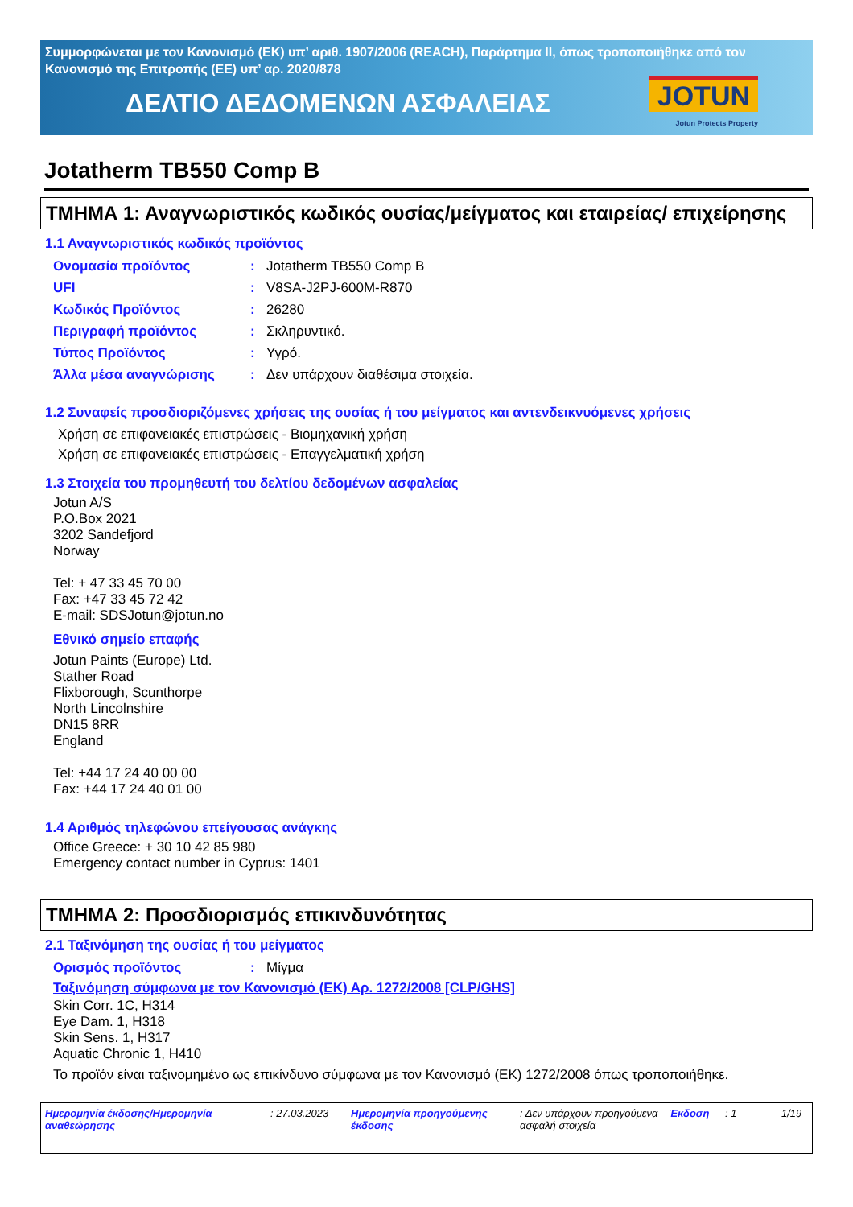Συμμορφώνεται με τον Κανονισμό (ΕΚ) υπ’ αριθ. 1907/2006 (REACH), Παράρτημα II, όπως τροποποιήθηκε από τον Κανονισμό της Επιτροπής (ΕΕ) υπ’ αρ. 2020/878
ΔΕΛΤΙΟ ΔΕΔΟΜΕΝΩΝ ΑΣΦΑΛΕΙΑΣ
JOTUN
Jotun Protects Property
Jotatherm TB550 Comp B
ΤΜΗΜΑ 1: Αναγνωριστικός κωδικός ουσίας/μείγματος και εταιρείας/ επιχείρησης
1.1 Αναγνωριστικός κωδικός προϊόντος
Ονομασία προϊόντος: Jotatherm TB550 Comp B
UFI: V8SA-J2PJ-600M-R870
Κωδικός Προϊόντος: 26280
Περιγραφή προϊόντος: Σκληρυντικό.
Τύπος Προϊόντος: Υγρό.
Άλλα μέσα αναγνώρισης: Δεν υπάρχουν διαθέσιμα στοιχεία.
1.2 Συναφείς προσδιοριζόμενες χρήσεις της ουσίας ή του μείγματος και αντενδεικνυόμενες χρήσεις
Χρήση σε επιφανειακές επιστρώσεις - Βιομηχανική χρήση
Χρήση σε επιφανειακές επιστρώσεις - Επαγγελματική χρήση
1.3 Στοιχεία του προμηθευτή του δελτίου δεδομένων ασφαλείας
Jotun A/S
P.O.Box 2021
3202 Sandefjord
Norway
Tel: + 47 33 45 70 00
Fax: +47 33 45 72 42
E-mail: SDSJotun@jotun.no
Εθνικό σημείο επαφής
Jotun Paints (Europe) Ltd.
Stather Road
Flixborough, Scunthorpe
North Lincolnshire
DN15 8RR
England
Tel: +44 17 24 40 00 00
Fax: +44 17 24 40 01 00
1.4 Αριθμός τηλεφώνου επείγουσας ανάγκης
Office Greece: + 30 10 42 85 980
Emergency contact number in Cyprus: 1401
ΤΜΗΜΑ 2: Προσδιορισμός επικινδυνότητας
2.1 Ταξινόμηση της ουσίας ή του μείγματος
Ορισμός προϊόντος: Μίγμα
Ταξινόμηση σύμφωνα με τον Κανονισμό (ΕΚ) Αρ. 1272/2008 [CLP/GHS]
Skin Corr. 1C, H314
Eye Dam. 1, H318
Skin Sens. 1, H317
Aquatic Chronic 1, H410
Το προϊόν είναι ταξινομημένο ως επικίνδυνο σύμφωνα με τον Κανονισμό (ΕΚ) 1272/2008 όπως τροποποιήθηκε.
Ημερομηνία έκδοσης/Ημερομηνία αναθεώρησης: 27.03.2023 Ημερομηνία προηγούμενης έκδοσης: Δεν υπάρχουν προηγούμενα ασφαλή στοιχεία Έκδοση: 1 1/19